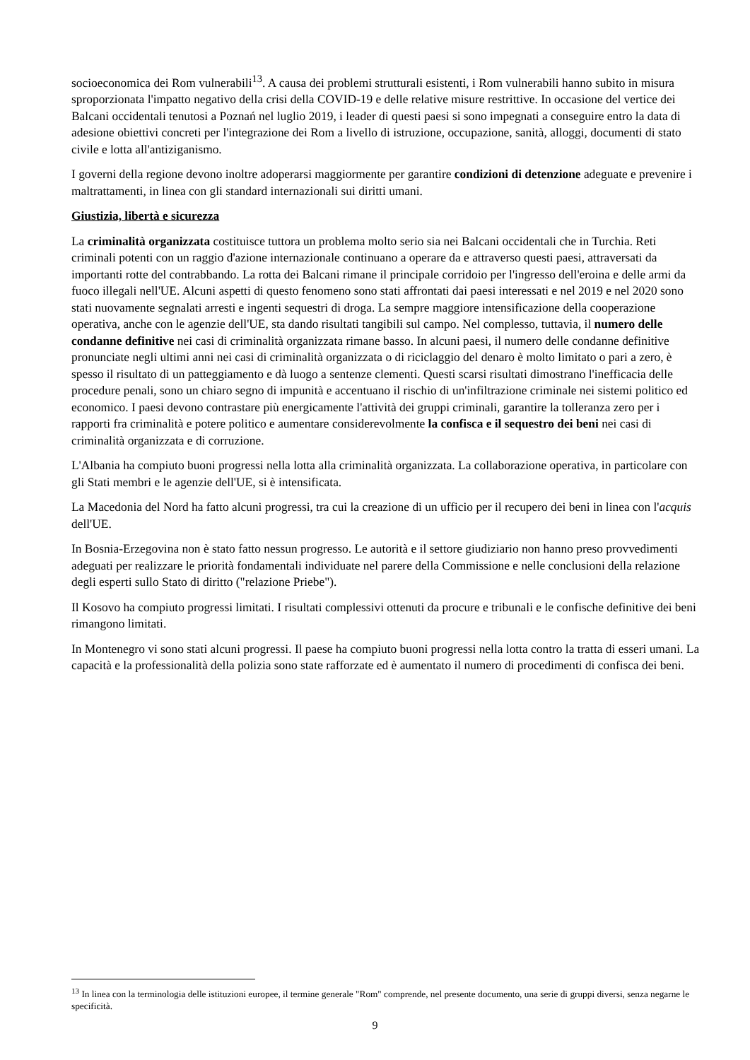socioeconomica dei Rom vulnerabili<sup>13</sup>. A causa dei problemi strutturali esistenti, i Rom vulnerabili hanno subito in misura sproporzionata l'impatto negativo della crisi della COVID-19 e delle relative misure restrittive. In occasione del vertice dei Balcani occidentali tenutosi a Poznań nel luglio 2019, i leader di questi paesi si sono impegnati a conseguire entro la data di adesione obiettivi concreti per l'integrazione dei Rom a livello di istruzione, occupazione, sanità, alloggi, documenti di stato civile e lotta all'antiziganismo.
I governi della regione devono inoltre adoperarsi maggiormente per garantire condizioni di detenzione adeguate e prevenire i maltrattamenti, in linea con gli standard internazionali sui diritti umani.
Giustizia, libertà e sicurezza
La criminalità organizzata costituisce tuttora un problema molto serio sia nei Balcani occidentali che in Turchia. Reti criminali potenti con un raggio d'azione internazionale continuano a operare da e attraverso questi paesi, attraversati da importanti rotte del contrabbando. La rotta dei Balcani rimane il principale corridoio per l'ingresso dell'eroina e delle armi da fuoco illegali nell'UE. Alcuni aspetti di questo fenomeno sono stati affrontati dai paesi interessati e nel 2019 e nel 2020 sono stati nuovamente segnalati arresti e ingenti sequestri di droga. La sempre maggiore intensificazione della cooperazione operativa, anche con le agenzie dell'UE, sta dando risultati tangibili sul campo. Nel complesso, tuttavia, il numero delle condanne definitive nei casi di criminalità organizzata rimane basso. In alcuni paesi, il numero delle condanne definitive pronunciate negli ultimi anni nei casi di criminalità organizzata o di riciclaggio del denaro è molto limitato o pari a zero, è spesso il risultato di un patteggiamento e dà luogo a sentenze clementi. Questi scarsi risultati dimostrano l'inefficacia delle procedure penali, sono un chiaro segno di impunità e accentuano il rischio di un'infiltrazione criminale nei sistemi politico ed economico. I paesi devono contrastare più energicamente l'attività dei gruppi criminali, garantire la tolleranza zero per i rapporti fra criminalità e potere politico e aumentare considerevolmente la confisca e il sequestro dei beni nei casi di criminalità organizzata e di corruzione.
L'Albania ha compiuto buoni progressi nella lotta alla criminalità organizzata. La collaborazione operativa, in particolare con gli Stati membri e le agenzie dell'UE, si è intensificata.
La Macedonia del Nord ha fatto alcuni progressi, tra cui la creazione di un ufficio per il recupero dei beni in linea con l'acquis dell'UE.
In Bosnia-Erzegovina non è stato fatto nessun progresso. Le autorità e il settore giudiziario non hanno preso provvedimenti adeguati per realizzare le priorità fondamentali individuate nel parere della Commissione e nelle conclusioni della relazione degli esperti sullo Stato di diritto ("relazione Priebe").
Il Kosovo ha compiuto progressi limitati. I risultati complessivi ottenuti da procure e tribunali e le confische definitive dei beni rimangono limitati.
In Montenegro vi sono stati alcuni progressi. Il paese ha compiuto buoni progressi nella lotta contro la tratta di esseri umani. La capacità e la professionalità della polizia sono state rafforzate ed è aumentato il numero di procedimenti di confisca dei beni.
<sup>13</sup> In linea con la terminologia delle istituzioni europee, il termine generale "Rom" comprende, nel presente documento, una serie di gruppi diversi, senza negarne le specificità.
9